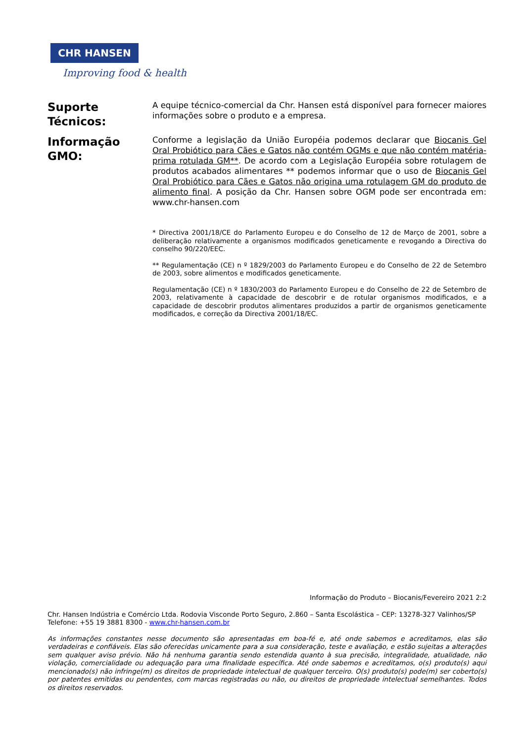CHR HANSEN
Improving food & health
Suporte Técnicos:
A equipe técnico-comercial da Chr. Hansen está disponível para fornecer maiores informações sobre o produto e a empresa.
Informação GMO:
Conforme a legislação da União Européia podemos declarar que Biocanis Gel Oral Probiótico para Cães e Gatos não contém OGMs e que não contém matéria-prima rotulada GM**. De acordo com a Legislação Européia sobre rotulagem de produtos acabados alimentares ** podemos informar que o uso de Biocanis Gel Oral Probiótico para Cães e Gatos não origina uma rotulagem GM do produto de alimento final. A posição da Chr. Hansen sobre OGM pode ser encontrada em: www.chr-hansen.com
* Directiva 2001/18/CE do Parlamento Europeu e do Conselho de 12 de Março de 2001, sobre a deliberação relativamente a organismos modificados geneticamente e revogando a Directiva do conselho 90/220/EEC.
** Regulamentação (CE) n º 1829/2003 do Parlamento Europeu e do Conselho de 22 de Setembro de 2003, sobre alimentos e modificados geneticamente.
Regulamentação (CE) n º 1830/2003 do Parlamento Europeu e do Conselho de 22 de Setembro de 2003, relativamente à capacidade de descobrir e de rotular organismos modificados, e a capacidade de descobrir produtos alimentares produzidos a partir de organismos geneticamente modificados, e correção da Directiva 2001/18/EC.
Informação do Produto – Biocanis/Fevereiro 2021 2:2
Chr. Hansen Indústria e Comércio Ltda. Rodovia Visconde Porto Seguro, 2.860 – Santa Escolástica – CEP: 13278-327 Valinhos/SP
Telefone: +55 19 3881 8300 - www.chr-hansen.com.br
As informações constantes nesse documento são apresentadas em boa-fé e, até onde sabemos e acreditamos, elas são verdadeiras e confiáveis. Elas são oferecidas unicamente para a sua consideração, teste e avaliação, e estão sujeitas a alterações sem qualquer aviso prévio. Não há nenhuma garantia sendo estendida quanto à sua precisão, integralidade, atualidade, não violação, comercialidade ou adequação para uma finalidade específica. Até onde sabemos e acreditamos, o(s) produto(s) aqui mencionado(s) não infringe(m) os direitos de propriedade intelectual de qualquer terceiro. O(s) produto(s) pode(m) ser coberto(s) por patentes emitidas ou pendentes, com marcas registradas ou não, ou direitos de propriedade intelectual semelhantes. Todos os direitos reservados.